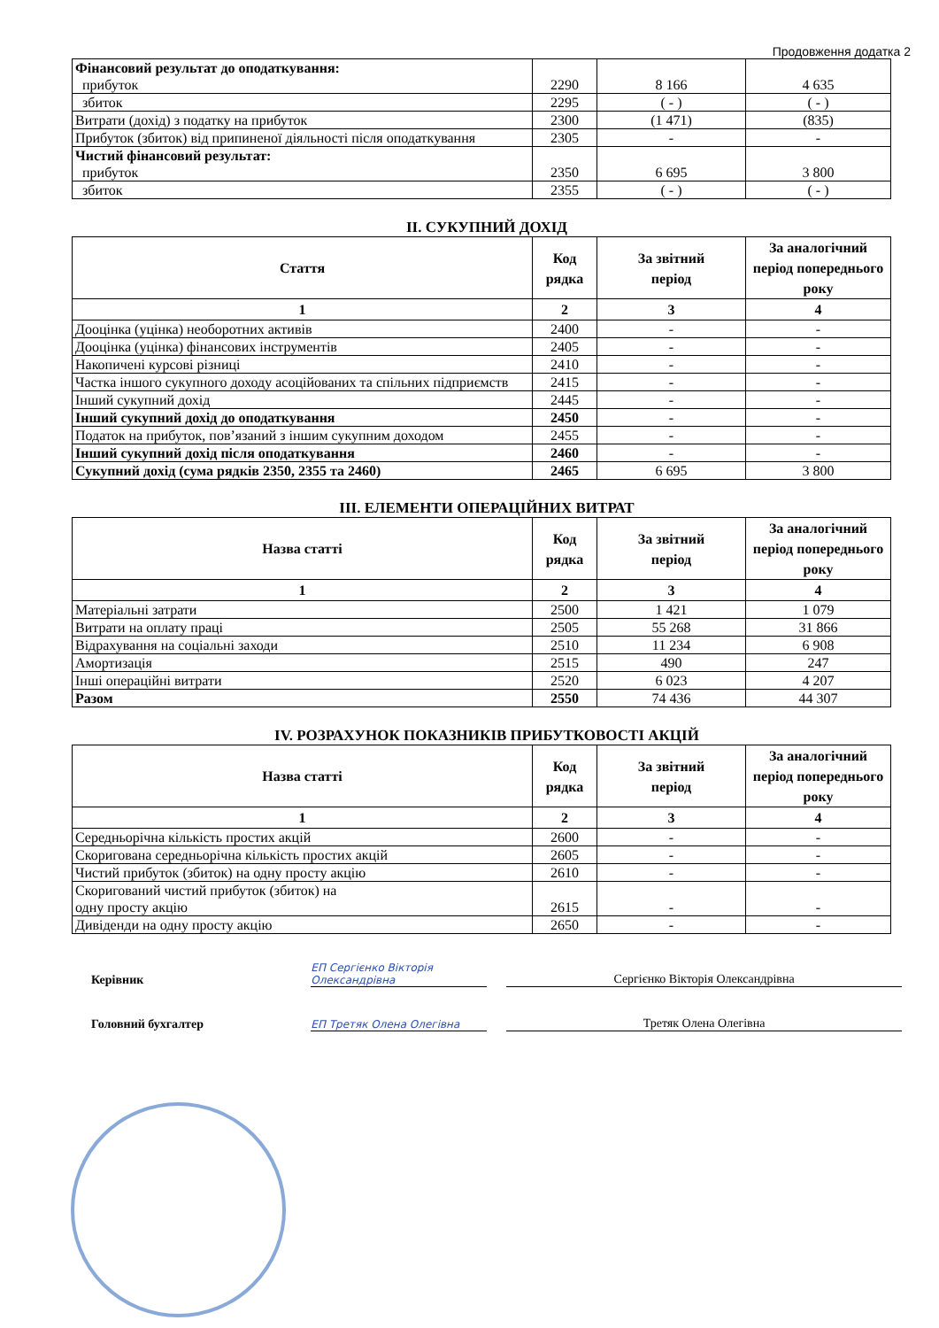Продовження додатка 2
| Фінансовий результат до оподаткування: прибуток | 2290 | 8 166 | 4 635 |
| збиток | 2295 | ( - ) | ( - ) |
| Витрати (дохід) з податку на прибуток | 2300 | (1 471) | (835) |
| Прибуток (збиток) від припиненої діяльності після оподаткування | 2305 | - | - |
| Чистий фінансовий результат: прибуток | 2350 | 6 695 | 3 800 |
| збиток | 2355 | ( - ) | ( - ) |
II. СУКУПНИЙ ДОХІД
| Стаття | Код рядка | За звітний період | За аналогічний період попереднього року |
| --- | --- | --- | --- |
| 1 | 2 | 3 | 4 |
| Дооцінка (уцінка) необоротних активів | 2400 | - | - |
| Дооцінка (уцінка) фінансових інструментів | 2405 | - | - |
| Накопичені курсові різниці | 2410 | - | - |
| Частка іншого сукупного доходу асоційованих та спільних підприємств | 2415 | - | - |
| Інший сукупний дохід | 2445 | - | - |
| Інший сукупний дохід до оподаткування | 2450 | - | - |
| Податок на прибуток, пов’язаний з іншим сукупним доходом | 2455 | - | - |
| Інший сукупний дохід після оподаткування | 2460 | - | - |
| Сукупний дохід (сума рядків 2350, 2355 та 2460) | 2465 | 6 695 | 3 800 |
III. ЕЛЕМЕНТИ ОПЕРАЦІЙНИХ ВИТРАТ
| Назва статті | Код рядка | За звітний період | За аналогічний період попереднього року |
| --- | --- | --- | --- |
| 1 | 2 | 3 | 4 |
| Матеріальні затрати | 2500 | 1 421 | 1 079 |
| Витрати на оплату праці | 2505 | 55 268 | 31 866 |
| Відрахування на соціальні заходи | 2510 | 11 234 | 6 908 |
| Амортизація | 2515 | 490 | 247 |
| Інші операційні витрати | 2520 | 6 023 | 4 207 |
| Разом | 2550 | 74 436 | 44 307 |
IV. РОЗРАХУНОК ПОКАЗНИКІВ ПРИБУТКОВОСТІ АКЦІЙ
| Назва статті | Код рядка | За звітний період | За аналогічний період попереднього року |
| --- | --- | --- | --- |
| 1 | 2 | 3 | 4 |
| Середньорічна кількість простих акцій | 2600 | - | - |
| Скоригована середньорічна кількість простих акцій | 2605 | - | - |
| Чистий прибуток (збиток) на одну просту акцію | 2610 | - | - |
| Скоригований чистий прибуток (збиток) на одну просту акцію | 2615 | - | - |
| Дивіденди на одну просту акцію | 2650 | - | - |
Керівник ЕП Сергієнко Вікторія Олександрівна Сергієнко Вікторія Олександрівна
Головний бухгалтер ЕП Третяк Олена Олегівна Третяк Олена Олегівна